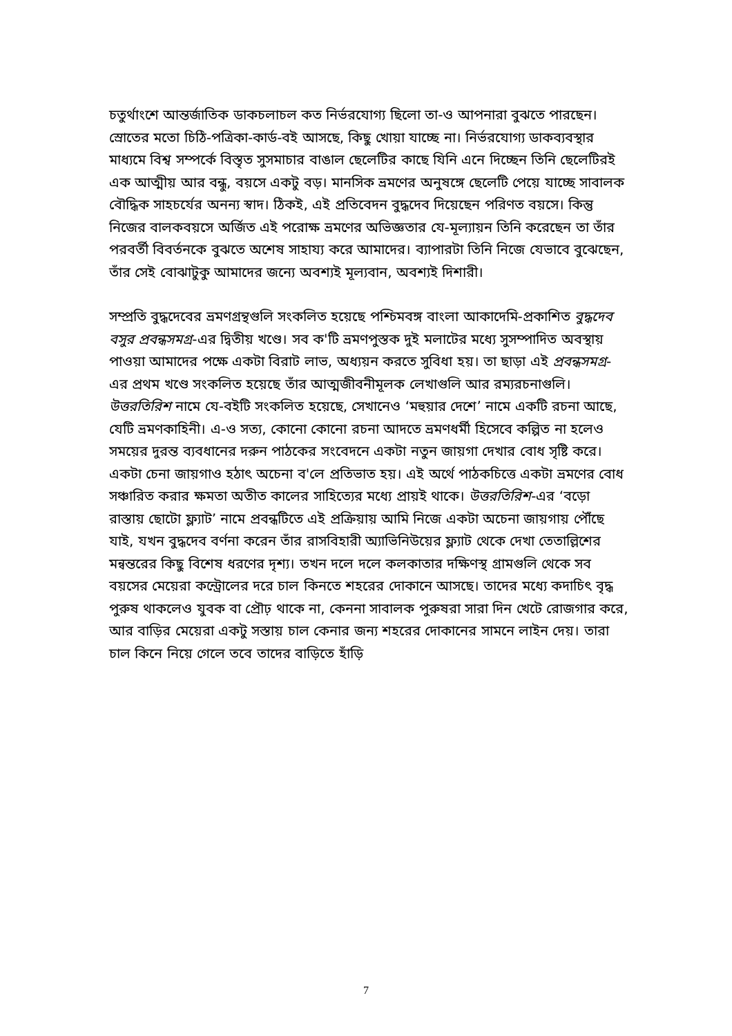চতুর্থাংশে আন্তর্জাতিক ডাকচলাচল কত নির্ভরযোগ্য ছিলো তা-ও আপনারা বুঝতে পারছেন। স্রোতের মতো চিঠি-পত্রিকা-কার্ড-বই আসছে, কিছু খোয়া যাচ্ছে না। নির্ভরযোগ্য ডাকব্যবস্থার মাধ্যমে বিশ্ব সম্পর্কে বিস্তৃত সুসমাচার বাঙাল ছেলেটির কাছে যিনি এনে দিচ্ছেন তিনি ছেলেটিরই এক আত্মীয় আর বন্ধু, বয়সে একটু বড়। মানসিক ভ্রমণের অনুষঙ্গে ছেলেটি পেয়ে যাচ্ছে সাবালক বৌদ্ধিক সাহচর্যের অনন্য স্বাদ। ঠিকই, এই প্রতিবেদন বুদ্ধদেব দিয়েছেন পরিণত বয়সে। কিন্তু নিজের বালকবয়সে অর্জিত এই পরোক্ষ ভ্রমণের অভিজ্ঞতার যে-মূল্যায়ন তিনি করেছেন তা তাঁর পরবর্তী বিবর্তনকে বুঝতে অশেষ সাহায্য করে আমাদের। ব্যাপারটা তিনি নিজে যেভাবে বুঝেছেন, তাঁর সেই বোঝাটুকু আমাদের জন্যে অবশ্যই মূল্যবান, অবশ্যই দিশারী।
সম্প্রতি বুদ্ধদেবের ভ্রমণগ্রন্থগুলি সংকলিত হয়েছে পশ্চিমবঙ্গ বাংলা আকাদেমি-প্রকাশিত বুদ্ধদেব বসুর প্রবন্ধসমগ্র-এর দ্বিতীয় খণ্ডে। সব ক'টি ভ্রমণপুস্তক দুই মলাটের মধ্যে সুসম্পাদিত অবস্থায় পাওয়া আমাদের পক্ষে একটা বিরাট লাভ, অধ্যয়ন করতে সুবিধা হয়। তা ছাড়া এই প্রবন্ধসমগ্র-এর প্রথম খণ্ডে সংকলিত হয়েছে তাঁর আত্মজীবনীমূলক লেখাগুলি আর রম্যরচনাগুলি। উত্তরতিরিশ নামে যে-বইটি সংকলিত হয়েছে, সেখানেও ‘মহুয়ার দেশে’ নামে একটি রচনা আছে, যেটি ভ্রমণকাহিনী। এ-ও সত্য, কোনো কোনো রচনা আদতে ভ্রমণধর্মী হিসেবে কল্পিত না হলেও সময়ের দুরন্ত ব্যবধানের দরুন পাঠকের সংবেদনে একটা নতুন জায়গা দেখার বোধ সৃষ্টি করে। একটা চেনা জায়গাও হঠাৎ অচেনা ব'লে প্রতিভাত হয়। এই অর্থে পাঠকচিত্তে একটা ভ্রমণের বোধ সঞ্চারিত করার ক্ষমতা অতীত কালের সাহিত্যের মধ্যে প্রায়ই থাকে। উত্তরতিরিশ-এর ‘বড়ো রাস্তায় ছোটো ফ্ল্যাট’ নামে প্রবন্ধটিতে এই প্রক্রিয়ায় আমি নিজে একটা অচেনা জায়গায় পৌঁছে যাই, যখন বুদ্ধদেব বর্ণনা করেন তাঁর রাসবিহারী অ্যাভিনিউয়ের ফ্ল্যাট থেকে দেখা তেতাল্লিশের মন্বন্তরের কিছু বিশেষ ধরণের দৃশ্য। তখন দলে দলে কলকাতার দক্ষিণস্থ গ্রামগুলি থেকে সব বয়সের মেয়েরা কন্ট্রোলের দরে চাল কিনতে শহরের দোকানে আসছে। তাদের মধ্যে কদাচিৎ বৃদ্ধ পুরুষ থাকলেও যুবক বা প্রৌঢ় থাকে না, কেননা সাবালক পুরুষরা সারা দিন খেটে রোজগার করে, আর বাড়ির মেয়েরা একটু সস্তায় চাল কেনার জন্য শহরের দোকানের সামনে লাইন দেয়। তারা চাল কিনে নিয়ে গেলে তবে তাদের বাড়িতে হাঁড়ি
7